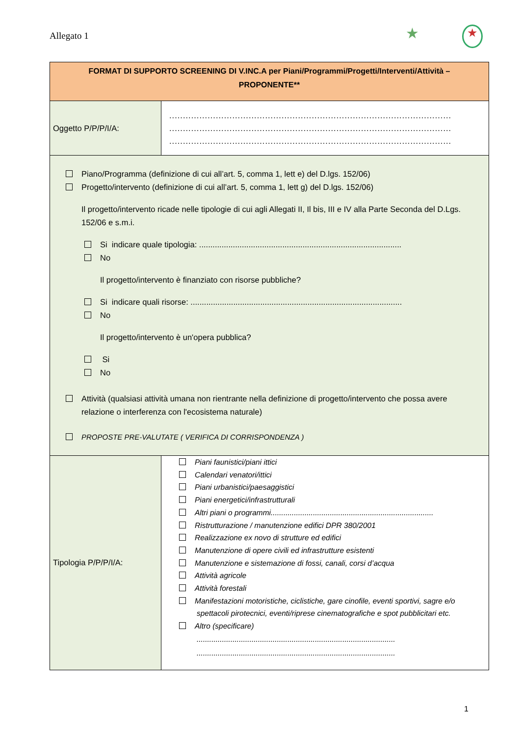Allegato 1 ★ ★
| FORMAT DI SUPPORTO SCREENING DI V.INC.A per Piani/Programmi/Progetti/Interventi/Attività – PROPONENTE** | |
| --- | --- |
| Oggetto P/P/P/I/A: | ....................................................................................................... ....................................................................................................... ....................................................................................................... |
| Piano/Programma (definizione di cui all’art. 5, comma 1, lett e) del D.lgs. 152/06) Progetto/intervento (definizione di cui all’art. 5, comma 1, lett g) del D.lgs. 152/06) Il progetto/intervento ricade nelle tipologie di cui agli Allegati II, Il bis, III e IV alla Parte Seconda del D.Lgs. 152/06 e s.m.i. Si indicare quale tipologia: .......................................................................................... No Il progetto/intervento è finanziato con risorse pubbliche? Si indicare quali risorse: .............................................................................................. No Il progetto/intervento è un'opera pubblica? Si No Attività (qualsiasi attività umana non rientrante nella definizione di progetto/intervento che possa avere relazione o interferenza con l'ecosistema naturale) PROPOSTE PRE-VALUTATE ( VERIFICA DI CORRISPONDENZA ) | |
| Tipologia P/P/P/I/A: | Piani faunistici/piani ittici Calendari venatori/ittici Piani urbanistici/paesaggistici Piani energetici/infrastrutturali Altri piani o programmi............................................................................. Ristrutturazione / manutenzione edifici DPR 380/2001 Realizzazione ex novo di strutture ed edifici Manutenzione di opere civili ed infrastrutture esistenti Manutenzione e sistemazione di fossi, canali, corsi d’acqua Attività agricole Attività forestali Manifestazioni motoristiche, ciclistiche, gare cinofile, eventi sportivi, sagre e/o spettacoli pirotecnici, eventi/riprese cinematografiche e spot pubblicitari etc. Altro (specificare) .............................................................................................. .............................................................................................. |
1